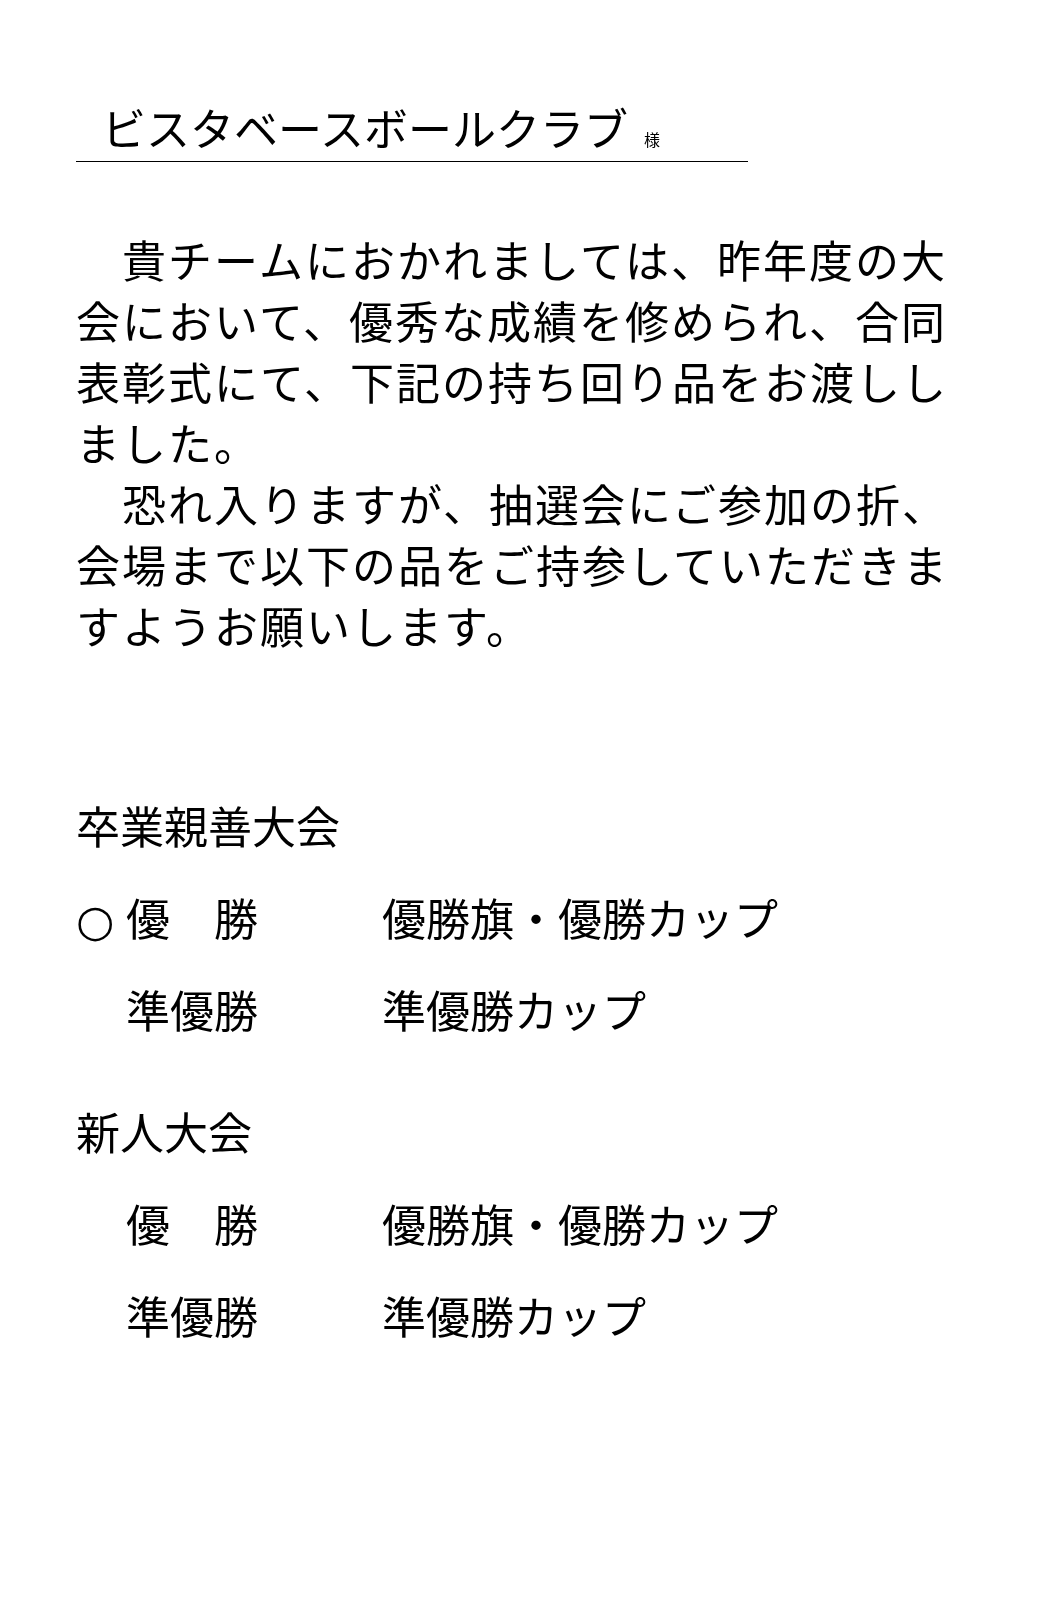ビスタベースボールクラブ 様
　貴チームにおかれましては、昨年度の大会において、優秀な成績を修められ、合同表彰式にて、下記の持ち回り品をお渡ししました。
　恐れ入りますが、抽選会にご参加の折、会場まで以下の品をご持参していただきますようお願いします。
卒業親善大会
○ 優　勝 優勝旗・優勝カップ
準優勝 準優勝カップ
新人大会
優　勝 優勝旗・優勝カップ
準優勝 準優勝カップ